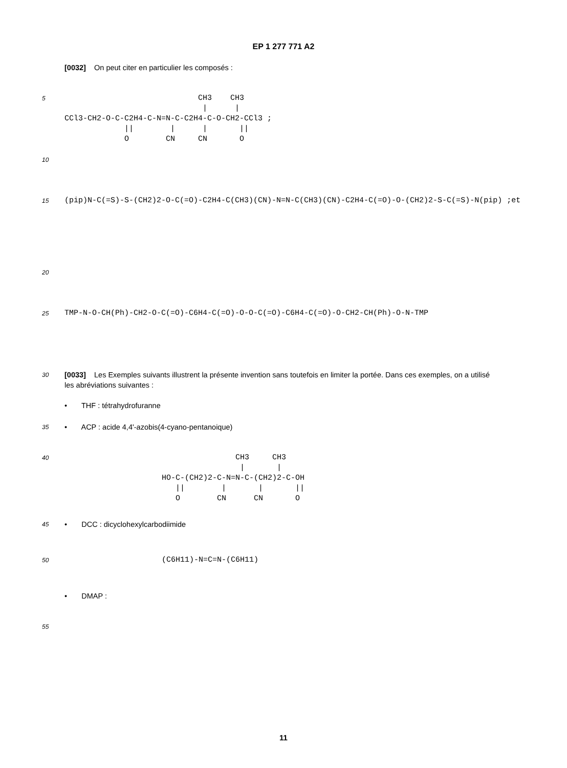EP 1 277 771 A2
[0032] On peut citer en particulier les composés :
5
CH3 CH3 | | CCl3-CH2-O-C-C2H4-C-N=N-C-C2H4-C-O-CH2-CCl3 ; || | | || O CN CN O
10
15
(pip)N-C(=S)-S-(CH2)2-O-C(=O)-C2H4-C(CH3)(CN)-N=N-C(CH3)(CN)-C2H4-C(=O)-O-(CH2)2-S-C(=S)-N(pip) ;et
20
25
TMP-N-O-CH(Ph)-CH2-O-C(=O)-C6H4-C(=O)-O-O-C(=O)-C6H4-C(=O)-O-CH2-CH(Ph)-O-N-TMP
30
[0033] Les Exemples suivants illustrent la présente invention sans toutefois en limiter la portée. Dans ces exemples, on a utilisé les abréviations suivantes :
• THF : tétrahydrofuranne
35
• ACP : acide 4,4'-azobis(4-cyano-pentanoique)
40
CH3 CH3 | | HO-C-(CH2)2-C-N=N-C-(CH2)2-C-OH || | | || O CN CN O
45
• DCC : dicyclohexylcarbodiimide
50
(C6H11)-N=C=N-(C6H11)
• DMAP :
55
11